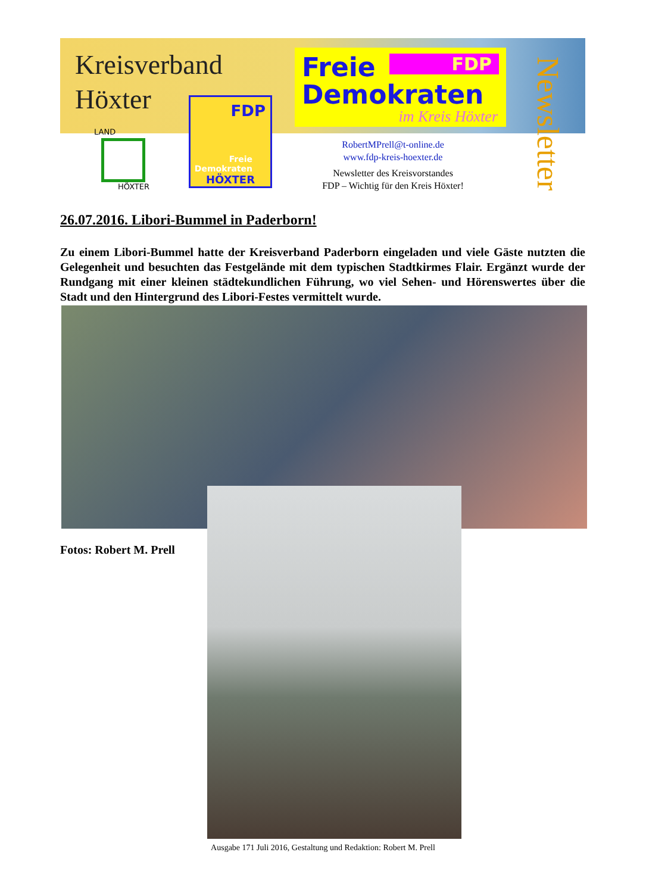Kreisverband
Höxter
LAND
HÖXTER
FDP
Freie
Demokraten
HÖXTER
FDP
Freie
Demokraten
im Kreis Höxter
Newsletter
RobertMPrell@t-online.de
www.fdp-kreis-hoexter.de
Newsletter des Kreisvorstandes
FDP – Wichtig für den Kreis Höxter!
26.07.2016. Libori-Bummel in Paderborn!
Zu einem Libori-Bummel hatte der Kreisverband Paderborn eingeladen und viele Gäste nutzten die Gelegenheit und besuchten das Festgelände mit dem typischen Stadtkirmes Flair. Ergänzt wurde der Rundgang mit einer kleinen städtekundlichen Führung, wo viel Sehen- und Hörenswertes über die Stadt und den Hintergrund des Libori-Festes vermittelt wurde.
Fotos: Robert M. Prell
Ausgabe 171 Juli 2016, Gestaltung und Redaktion: Robert M. Prell